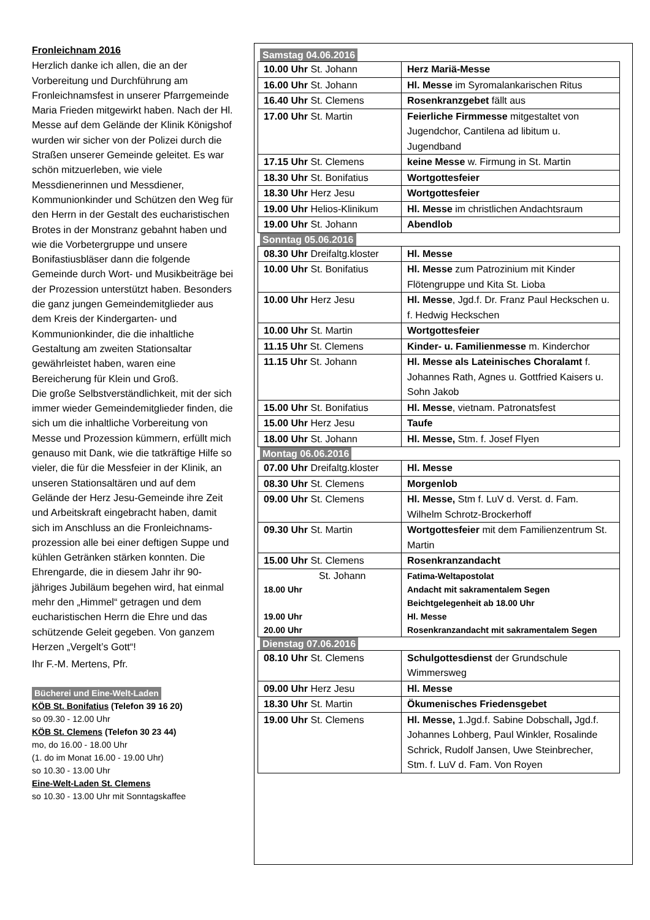Fronleichnam 2016
Herzlich danke ich allen, die an der Vorbereitung und Durchführung am Fronleichnamsfest in unserer Pfarrgemeinde Maria Frieden mitgewirkt haben. Nach der Hl. Messe auf dem Gelände der Klinik Königshof wurden wir sicher von der Polizei durch die Straßen unserer Gemeinde geleitet. Es war schön mitzuerleben, wie viele Messdienerinnen und Messdiener, Kommunionkinder und Schützen den Weg für den Herrn in der Gestalt des eucharistischen Brotes in der Monstranz gebahnt haben und wie die Vorbetergruppe und unsere Bonifastiusbläser dann die folgende Gemeinde durch Wort- und Musikbeiträge bei der Prozession unterstützt haben. Besonders die ganz jungen Gemeindemitglieder aus dem Kreis der Kindergarten- und Kommunionkinder, die die inhaltliche Gestaltung am zweiten Stationsaltar gewährleistet haben, waren eine Bereicherung für Klein und Groß.
Die große Selbstverständlichkeit, mit der sich immer wieder Gemeindemitglieder finden, die sich um die inhaltliche Vorbereitung von Messe und Prozession kümmern, erfüllt mich genauso mit Dank, wie die tatkräftige Hilfe so vieler, die für die Messfeier in der Klinik, an unseren Stationsaltären und auf dem Gelände der Herz Jesu-Gemeinde ihre Zeit und Arbeitskraft eingebracht haben, damit sich im Anschluss an die Fronleichnams-prozession alle bei einer deftigen Suppe und kühlen Getränken stärken konnten. Die Ehrengarde, die in diesem Jahr ihr 90-jähriges Jubiläum begehen wird, hat einmal mehr den „Himmel“ getragen und dem eucharistischen Herrn die Ehre und das schützende Geleit gegeben. Von ganzem Herzen „Vergelt’s Gott“!
Ihr F.-M. Mertens, Pfr.
Bücherei und Eine-Welt-Laden
KÖB St. Bonifatius (Telefon 39 16 20)
so 09.30 - 12.00 Uhr
KÖB St. Clemens (Telefon 30 23 44)
mo, do 16.00 - 18.00 Uhr
(1. do im Monat 16.00 - 19.00 Uhr)
so 10.30 - 13.00 Uhr
Eine-Welt-Laden St. Clemens
so 10.30 - 13.00 Uhr mit Sonntagskaffee
Samstag 04.06.2016
| 10.00 Uhr St. Johann | Herz Mariä-Messe |
| 16.00 Uhr St. Johann | Hl. Messe im Syromalankarischen Ritus |
| 16.40 Uhr St. Clemens | Rosenkranzgebet fällt aus |
| 17.00 Uhr St. Martin | Feierliche Firmmesse mitgestaltet von Jugendchor, Cantilena ad libitum u. Jugendband |
| 17.15 Uhr St. Clemens | keine Messe w. Firmung in St. Martin |
| 18.30 Uhr St. Bonifatius | Wortgottesfeier |
| 18.30 Uhr Herz Jesu | Wortgottesfeier |
| 19.00 Uhr Helios-Klinikum | Hl. Messe im christlichen Andachtsraum |
| 19.00 Uhr St. Johann | Abendlob |
Sonntag 05.06.2016
| 08.30 Uhr Dreifaltg.kloster | Hl. Messe |
| 10.00 Uhr St. Bonifatius | Hl. Messe zum Patrozinium mit Kinder Flötengruppe und Kita St. Lioba |
| 10.00 Uhr Herz Jesu | Hl. Messe , Jgd.f. Dr. Franz Paul Heckschen u. f. Hedwig Heckschen |
| 10.00 Uhr St. Martin | Wortgottesfeier |
| 11.15 Uhr St. Clemens | Kinder- u. Familienmesse m. Kinderchor |
| 11.15 Uhr St. Johann | Hl. Messe als Lateinisches Choralamt f. Johannes Rath, Agnes u. Gottfried Kaisers u. Sohn Jakob |
| 15.00 Uhr St. Bonifatius | Hl. Messe , vietnam. Patronatsfest |
| 15.00 Uhr Herz Jesu | Taufe |
| 18.00 Uhr St. Johann | Hl. Messe, Stm. f. Josef Flyen |
Montag 06.06.2016
| 07.00 Uhr Dreifaltg.kloster | Hl. Messe |
| 08.30 Uhr St. Clemens | Morgenlob |
| 09.00 Uhr St. Clemens | Hl. Messe, Stm f. LuV d. Verst. d. Fam. Wilhelm Schrotz-Brockerhoff |
| 09.30 Uhr St. Martin | Wortgottesfeier mit dem Familienzentrum St. Martin |
| 15.00 Uhr St. Clemens | Rosenkranzandacht |
| St. Johann 18.00 Uhr 19.00 Uhr 20.00 Uhr | Fatima-Weltapostolat Andacht mit sakramentalem Segen Beichtgelegenheit ab 18.00 Uhr Hl. Messe Rosenkranzandacht mit sakramentalem Segen |
Dienstag 07.06.2016
| 08.10 Uhr St. Clemens | Schulgottesdienst der Grundschule Wimmersweg |
| 09.00 Uhr Herz Jesu | Hl. Messe |
| 18.30 Uhr St. Martin | Ökumenisches Friedensgebet |
| 19.00 Uhr St. Clemens | Hl. Messe, 1.Jgd.f. Sabine Dobschall , Jgd.f. Johannes Lohberg, Paul Winkler, Rosalinde Schrick, Rudolf Jansen, Uwe Steinbrecher, Stm. f. LuV d. Fam. Von Royen |